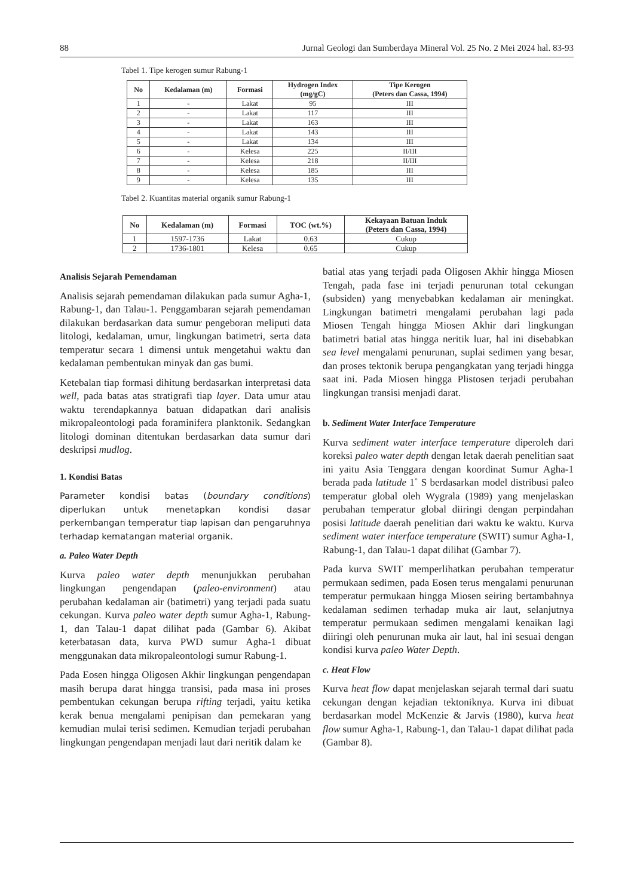88 Jurnal Geologi dan Sumberdaya Mineral Vol. 25 No. 2 Mei 2024 hal. 83-93
Tabel 1. Tipe kerogen sumur Rabung-1
| No | Kedalaman (m) | Formasi | Hydrogen Index (mg/gC) | Tipe Kerogen (Peters dan Cassa, 1994) |
| --- | --- | --- | --- | --- |
| 1 | - | Lakat | 95 | III |
| 2 | - | Lakat | 117 | III |
| 3 | - | Lakat | 163 | III |
| 4 | - | Lakat | 143 | III |
| 5 | - | Lakat | 134 | III |
| 6 | - | Kelesa | 225 | II/III |
| 7 | - | Kelesa | 218 | II/III |
| 8 | - | Kelesa | 185 | III |
| 9 | - | Kelesa | 135 | III |
Tabel 2. Kuantitas material organik sumur Rabung-1
| No | Kedalaman (m) | Formasi | TOC (wt.%) | Kekayaan Batuan Induk (Peters dan Cassa, 1994) |
| --- | --- | --- | --- | --- |
| 1 | 1597-1736 | Lakat | 0.63 | Cukup |
| 2 | 1736-1801 | Kelesa | 0.65 | Cukup |
Analisis Sejarah Pemendaman
Analisis sejarah pemendaman dilakukan pada sumur Agha-1, Rabung-1, dan Talau-1. Penggambaran sejarah pemendaman dilakukan berdasarkan data sumur pengeboran meliputi data litologi, kedalaman, umur, lingkungan batimetri, serta data temperatur secara 1 dimensi untuk mengetahui waktu dan kedalaman pembentukan minyak dan gas bumi.
Ketebalan tiap formasi dihitung berdasarkan interpretasi data well, pada batas atas stratigrafi tiap layer. Data umur atau waktu terendapkannya batuan didapatkan dari analisis mikropaleontologi pada foraminifera planktonik. Sedangkan litologi dominan ditentukan berdasarkan data sumur dari deskripsi mudlog.
1. Kondisi Batas
Parameter kondisi batas (boundary conditions) diperlukan untuk menetapkan kondisi dasar perkembangan temperatur tiap lapisan dan pengaruhnya terhadap kematangan material organik.
a. Paleo Water Depth
Kurva paleo water depth menunjukkan perubahan lingkungan pengendapan (paleo-environment) atau perubahan kedalaman air (batimetri) yang terjadi pada suatu cekungan. Kurva paleo water depth sumur Agha-1, Rabung-1, dan Talau-1 dapat dilihat pada (Gambar 6). Akibat keterbatasan data, kurva PWD sumur Agha-1 dibuat menggunakan data mikropaleontologi sumur Rabung-1.
Pada Eosen hingga Oligosen Akhir lingkungan pengendapan masih berupa darat hingga transisi, pada masa ini proses pembentukan cekungan berupa rifting terjadi, yaitu ketika kerak benua mengalami penipisan dan pemekaran yang kemudian mulai terisi sedimen. Kemudian terjadi perubahan lingkungan pengendapan menjadi laut dari neritik dalam ke
batial atas yang terjadi pada Oligosen Akhir hingga Miosen Tengah, pada fase ini terjadi penurunan total cekungan (subsiden) yang menyebabkan kedalaman air meningkat. Lingkungan batimetri mengalami perubahan lagi pada Miosen Tengah hingga Miosen Akhir dari lingkungan batimetri batial atas hingga neritik luar, hal ini disebabkan sea level mengalami penurunan, suplai sedimen yang besar, dan proses tektonik berupa pengangkatan yang terjadi hingga saat ini. Pada Miosen hingga Plistosen terjadi perubahan lingkungan transisi menjadi darat.
b. Sediment Water Interface Temperature
Kurva sediment water interface temperature diperoleh dari koreksi paleo water depth dengan letak daerah penelitian saat ini yaitu Asia Tenggara dengan koordinat Sumur Agha-1 berada pada latitude 1˚ S berdasarkan model distribusi paleo temperatur global oleh Wygrala (1989) yang menjelaskan perubahan temperatur global diiringi dengan perpindahan posisi latitude daerah penelitian dari waktu ke waktu. Kurva sediment water interface temperature (SWIT) sumur Agha-1, Rabung-1, dan Talau-1 dapat dilihat (Gambar 7).
Pada kurva SWIT memperlihatkan perubahan temperatur permukaan sedimen, pada Eosen terus mengalami penurunan temperatur permukaan hingga Miosen seiring bertambahnya kedalaman sedimen terhadap muka air laut, selanjutnya temperatur permukaan sedimen mengalami kenaikan lagi diiringi oleh penurunan muka air laut, hal ini sesuai dengan kondisi kurva paleo Water Depth.
c. Heat Flow
Kurva heat flow dapat menjelaskan sejarah termal dari suatu cekungan dengan kejadian tektoniknya. Kurva ini dibuat berdasarkan model McKenzie & Jarvis (1980), kurva heat flow sumur Agha-1, Rabung-1, dan Talau-1 dapat dilihat pada (Gambar 8).